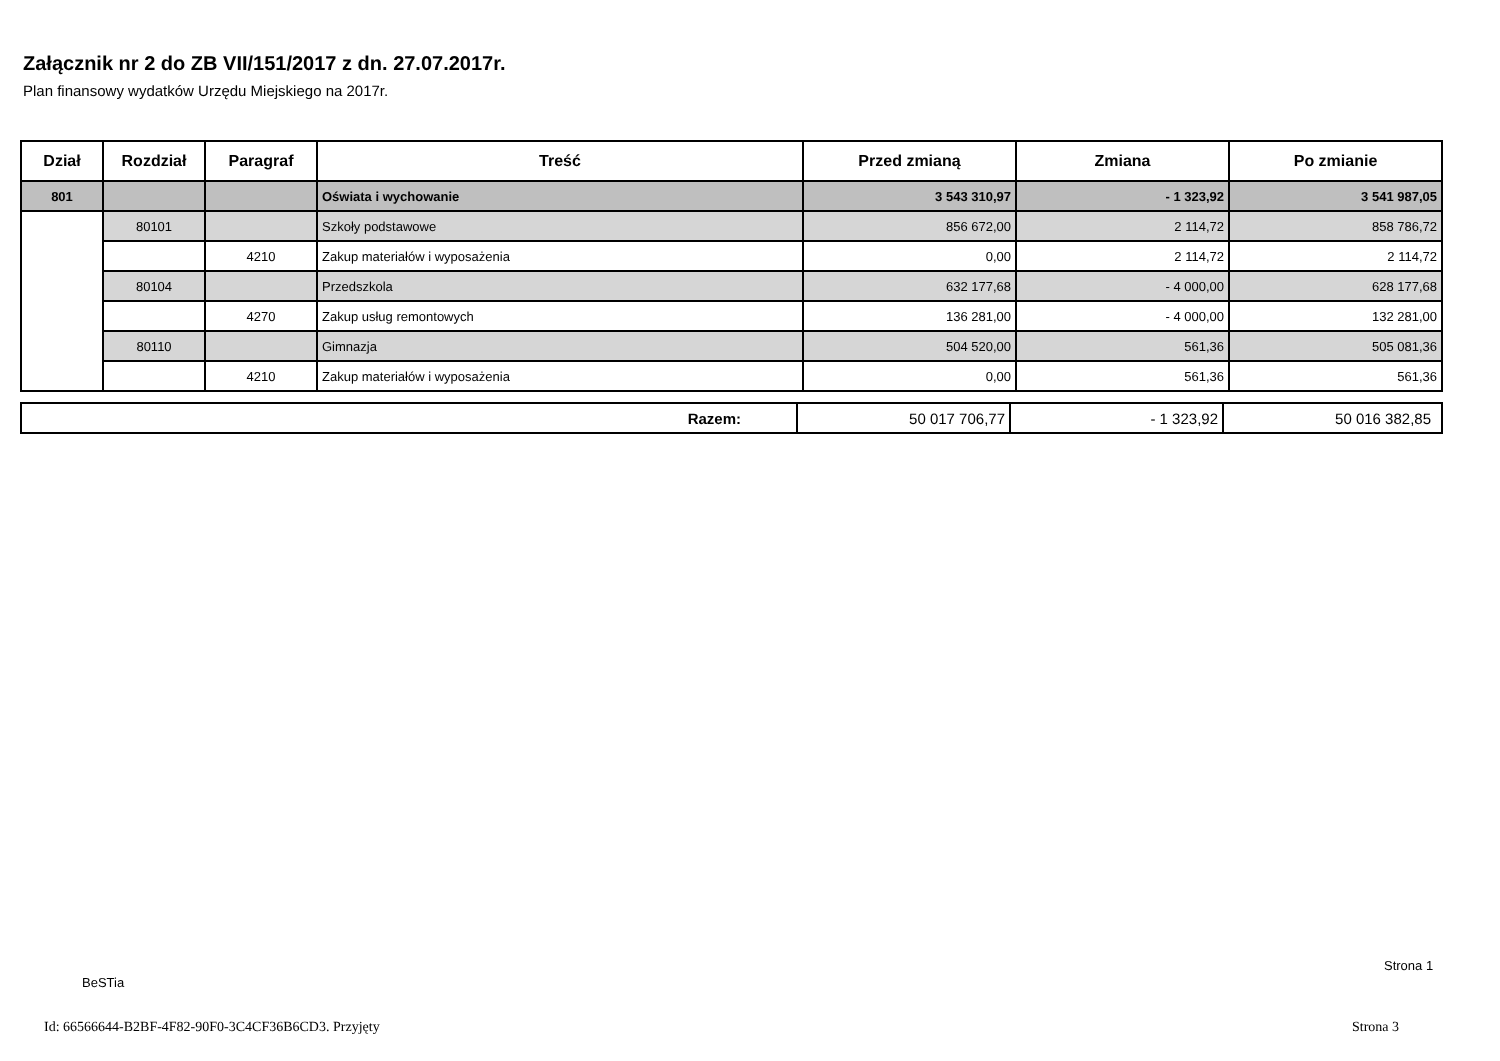Załącznik nr 2 do ZB VII/151/2017 z dn. 27.07.2017r.
Plan finansowy wydatków Urzędu Miejskiego na 2017r.
| Dział | Rozdział | Paragraf | Treść | Przed zmianą | Zmiana | Po zmianie |
| --- | --- | --- | --- | --- | --- | --- |
| 801 | | | Oświata i wychowanie | 3 543 310,97 | - 1 323,92 | 3 541 987,05 |
| | 80101 | | Szkoły podstawowe | 856 672,00 | 2 114,72 | 858 786,72 |
| | | 4210 | Zakup materiałów i wyposażenia | 0,00 | 2 114,72 | 2 114,72 |
| | 80104 | | Przedszkola | 632 177,68 | - 4 000,00 | 628 177,68 |
| | | 4270 | Zakup usług remontowych | 136 281,00 | - 4 000,00 | 132 281,00 |
| | 80110 | | Gimnazja | 504 520,00 | 561,36 | 505 081,36 |
| | | 4210 | Zakup materiałów i wyposażenia | 0,00 | 561,36 | 561,36 |
| Razem: | 50 017 706,77 | - 1 323,92 | 50 016 382,85 |
Strona 1
BeSTia
Id: 66566644-B2BF-4F82-90F0-3C4CF36B6CD3. Przyjęty
Strona 3